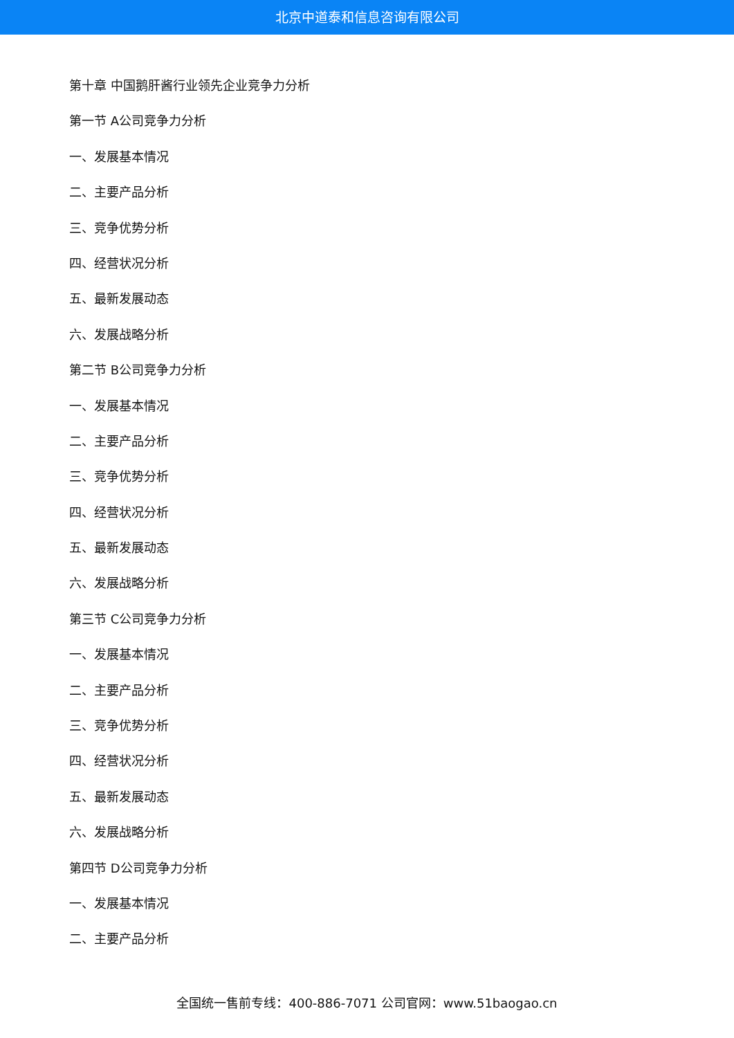北京中道泰和信息咨询有限公司
第十章 中国鹅肝酱行业领先企业竞争力分析
第一节 A公司竞争力分析
一、发展基本情况
二、主要产品分析
三、竞争优势分析
四、经营状况分析
五、最新发展动态
六、发展战略分析
第二节 B公司竞争力分析
一、发展基本情况
二、主要产品分析
三、竞争优势分析
四、经营状况分析
五、最新发展动态
六、发展战略分析
第三节 C公司竞争力分析
一、发展基本情况
二、主要产品分析
三、竞争优势分析
四、经营状况分析
五、最新发展动态
六、发展战略分析
第四节 D公司竞争力分析
一、发展基本情况
二、主要产品分析
全国统一售前专线：400-886-7071 公司官网：www.51baogao.cn